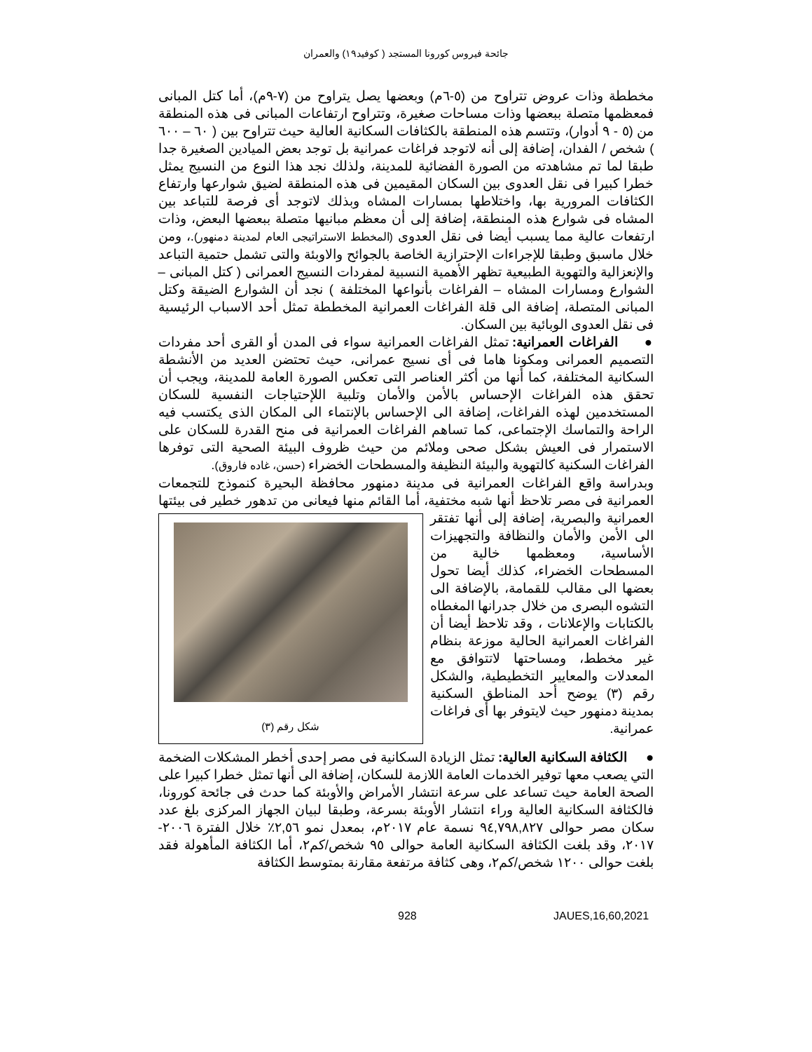جائحة فيروس كورونا المستجد ( كوفيد١٩) والعمران
مخططة وذات عروض تتراوح من (٥-٦م) وبعضها يصل يتراوح من (٧-٩م)، أما كتل المبانى فمعظمها متصلة ببعضها وذات مساحات صغيرة، وتتراوح ارتفاعات المبانى فى هذه المنطقة من (٥ - ٩ أدوار)، وتتسم هذه المنطقة بالكثافات السكانية العالية حيث تتراوح بين ( ٦٠ – ٦٠٠ ) شخص / الفدان، إضافة إلى أنه لاتوجد فراغات عمرانية بل توجد بعض الميادين الصغيرة جدا طبقا لما تم مشاهدته من الصورة الفضائية للمدينة، ولذلك نجد هذا النوع من النسيج يمثل خطرا كبيرا فى نقل العدوى بين السكان المقيمين فى هذه المنطقة لضيق شوارعها وارتفاع الكثافات المرورية بها، واختلاطها بمسارات المشاه وبذلك لاتوجد أى فرصة للتباعد بين المشاه فى شوارع هذه المنطقة، إضافة إلى أن معظم مبانيها متصلة ببعضها البعض، وذات ارتفعات عالية مما يسبب أيضا فى نقل العدوى (المخطط الاستراتيجى العام لمدينة دمنهور).، ومن خلال ماسبق وطبقا للإجراءات الإحترازية الخاصة بالجوائح والاوبئة والتى تشمل حتمية التباعد والإنعزالية والتهوية الطبيعية تظهر الأهمية النسبية لمفردات النسيج العمرانى ( كتل المبانى – الشوارع ومسارات المشاه – الفراغات بأنواعها المختلفة ) نجد أن الشوارع الضيقة وكتل المبانى المتصلة، إضافة الى قلة الفراغات العمرانية المخططة تمثل أحد الاسباب الرئيسية فى نقل العدوى الوبائية بين السكان.
● الفراغات العمرانية: تمثل الفراغات العمرانية سواء فى المدن أو القرى أحد مفردات التصميم العمرانى ومكونا هاما فى أى نسيج عمرانى، حيث تحتضن العديد من الأنشطة السكانية المختلفة، كما أنها من أكثر العناصر التى تعكس الصورة العامة للمدينة، ويجب أن تحقق هذه الفراغات الإحساس بالأمن والأمان وتلبية اللإحتياجات النفسية للسكان المستخدمين لهذه الفراغات، إضافة الى الإحساس بالإنتماء الى المكان الذى يكتسب فيه الراحة والتماسك الإجتماعى، كما تساهم الفراغات العمرانية فى منح القدرة للسكان على الاستمرار فى العيش بشكل صحى وملائم من حيث ظروف البيئة الصحية التى توفرها الفراغات السكنية كالتهوية والبيئة النظيفة والمسطحات الخضراء (حسن، غاده فاروق).
وبدراسة واقع الفراغات العمرانية فى مدينة دمنهور محافظة البحيرة كنموذج للتجمعات العمرانية فى مصر تلاحظ أنها شبه مختفية، أما القائم منها فيعانى من تدهور خطير فى بيئتها شكل رقم (٣) العمرانية والبصرية، إضافة إلى أنها تفتقر الى الأمن والأمان والنظافة والتجهيزات الأساسية، ومعظمها خالية من المسطحات الخضراء، كذلك أيضا تحول بعضها الى مقالب للقمامة، بالإضافة الى التشوه البصرى من خلال جدرانها المغطاه بالكتابات والإعلانات ، وقد تلاحظ أيضا أن الفراغات العمرانية الحالية موزعة بنظام غير مخطط، ومساحتها لاتتوافق مع المعدلات والمعايير التخطيطية، والشكل رقم (٣) يوضح أحد المناطق السكنية بمدينة دمنهور حيث لايتوفر بها أى فراغات عمرانية.
● الكثافة السكانية العالية: تمثل الزيادة السكانية فى مصر إحدى أخطر المشكلات الضخمة التي يصعب معها توفير الخدمات العامة اللازمة للسكان، إضافة الى أنها تمثل خطرا كبيرا على الصحة العامة حيث تساعد على سرعة انتشار الأمراض والأوبئة كما حدث فى جائحة كورونا، فالكثافة السكانية العالية وراء انتشار الأوبئة بسرعة، وطبقا لبيان الجهاز المركزى بلغ عدد سكان مصر حوالى ٩٤,٧٩٨,٨٢٧ نسمة عام ٢٠١٧م، بمعدل نمو ٢,٥٦٪ خلال الفترة ٢٠٠٦- ٢٠١٧، وقد بلغت الكثافة السكانية العامة حوالى ٩٥ شخص/كم٢، أما الكثافة المأهولة فقد بلغت حوالى ١٢٠٠ شخص/كم٢، وهى كثافة مرتفعة مقارنة بمتوسط الكثافة
928 JAUES,16,60,2021